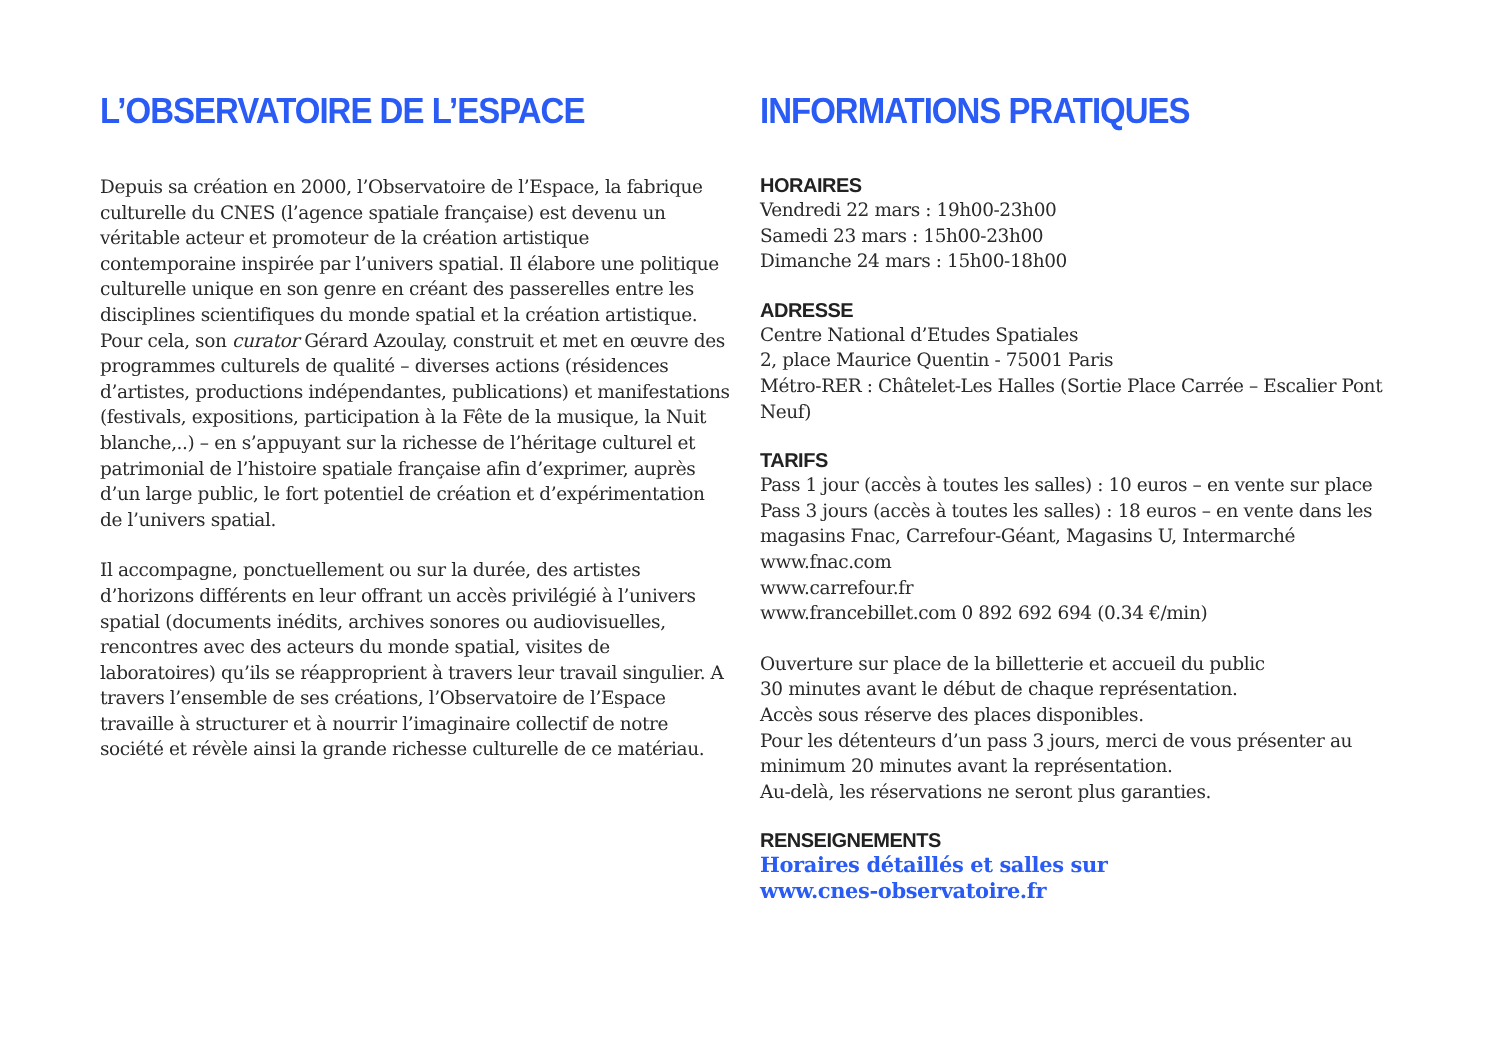L’OBSERVATOIRE DE L’ESPACE
Depuis sa création en 2000, l’Observatoire de l’Espace, la fabrique culturelle du CNES (l’agence spatiale française) est devenu un véritable acteur et promoteur de la création artistique contemporaine inspirée par l’univers spatial. Il élabore une politique culturelle unique en son genre en créant des passerelles entre les disciplines scientifiques du monde spatial et la création artistique. Pour cela, son curator Gérard Azoulay, construit et met en œuvre des programmes culturels de qualité – diverses actions (résidences d’artistes, productions indépendantes, publications) et manifestations (festivals, expositions, participation à la Fête de la musique, la Nuit blanche,..) – en s’appuyant sur la richesse de l’héritage culturel et patrimonial de l’histoire spatiale française afin d’exprimer, auprès d’un large public, le fort potentiel de création et d’expérimentation de l’univers spatial.
Il accompagne, ponctuellement ou sur la durée, des artistes d’horizons différents en leur offrant un accès privilégié à l’univers spatial (documents inédits, archives sonores ou audiovisuelles, rencontres avec des acteurs du monde spatial, visites de laboratoires) qu’ils se réapproprient à travers leur travail singulier. A travers l’ensemble de ses créations, l’Observatoire de l’Espace travaille à structurer et à nourrir l’imaginaire collectif de notre société et révèle ainsi la grande richesse culturelle de ce matériau.
INFORMATIONS PRATIQUES
HORAIRES
Vendredi 22 mars : 19h00-23h00
Samedi 23 mars : 15h00-23h00
Dimanche 24 mars : 15h00-18h00
ADRESSE
Centre National d’Etudes Spatiales
2, place Maurice Quentin - 75001 Paris
Métro-RER : Châtelet-Les Halles (Sortie Place Carrée – Escalier Pont Neuf)
TARIFS
Pass 1 jour (accès à toutes les salles) : 10 euros – en vente sur place
Pass 3 jours (accès à toutes les salles) : 18 euros – en vente dans les magasins Fnac, Carrefour-Géant, Magasins U, Intermarché
www.fnac.com
www.carrefour.fr
www.francebillet.com 0 892 692 694 (0.34 €/min)
Ouverture sur place de la billetterie et accueil du public
30 minutes avant le début de chaque représentation.
Accès sous réserve des places disponibles.
Pour les détenteurs d’un pass 3 jours, merci de vous présenter au minimum 20 minutes avant la représentation.
Au-delà, les réservations ne seront plus garanties.
RENSEIGNEMENTS
Horaires détaillés et salles sur
www.cnes-observatoire.fr